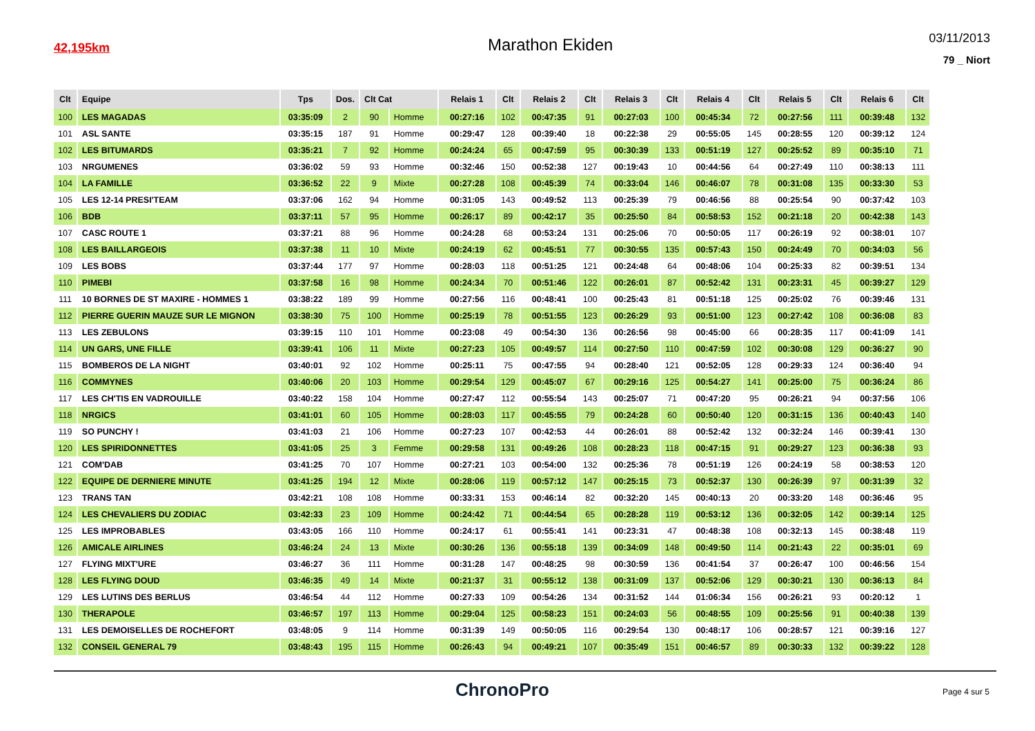42,195km
Marathon Ekiden
03/11/2013
79 _ Niort
| Clt | Equipe | Tps | Dos. | Clt Cat | | Relais 1 | Clt | Relais 2 | Clt | Relais 3 | Clt | Relais 4 | Clt | Relais 5 | Clt | Relais 6 | Clt |
| --- | --- | --- | --- | --- | --- | --- | --- | --- | --- | --- | --- | --- | --- | --- | --- | --- | --- |
| 100 | LES MAGADAS | 03:35:09 | 2 | 90 | Homme | 00:27:16 | 102 | 00:47:35 | 91 | 00:27:03 | 100 | 00:45:34 | 72 | 00:27:56 | 111 | 00:39:48 | 132 |
| 101 | ASL SANTE | 03:35:15 | 187 | 91 | Homme | 00:29:47 | 128 | 00:39:40 | 18 | 00:22:38 | 29 | 00:55:05 | 145 | 00:28:55 | 120 | 00:39:12 | 124 |
| 102 | LES BITUMARDS | 03:35:21 | 7 | 92 | Homme | 00:24:24 | 65 | 00:47:59 | 95 | 00:30:39 | 133 | 00:51:19 | 127 | 00:25:52 | 89 | 00:35:10 | 71 |
| 103 | NRGUMENES | 03:36:02 | 59 | 93 | Homme | 00:32:46 | 150 | 00:52:38 | 127 | 00:19:43 | 10 | 00:44:56 | 64 | 00:27:49 | 110 | 00:38:13 | 111 |
| 104 | LA FAMILLE | 03:36:52 | 22 | 9 | Mixte | 00:27:28 | 108 | 00:45:39 | 74 | 00:33:04 | 146 | 00:46:07 | 78 | 00:31:08 | 135 | 00:33:30 | 53 |
| 105 | LES 12-14 PRESI'TEAM | 03:37:06 | 162 | 94 | Homme | 00:31:05 | 143 | 00:49:52 | 113 | 00:25:39 | 79 | 00:46:56 | 88 | 00:25:54 | 90 | 00:37:42 | 103 |
| 106 | BDB | 03:37:11 | 57 | 95 | Homme | 00:26:17 | 89 | 00:42:17 | 35 | 00:25:50 | 84 | 00:58:53 | 152 | 00:21:18 | 20 | 00:42:38 | 143 |
| 107 | CASC ROUTE 1 | 03:37:21 | 88 | 96 | Homme | 00:24:28 | 68 | 00:53:24 | 131 | 00:25:06 | 70 | 00:50:05 | 117 | 00:26:19 | 92 | 00:38:01 | 107 |
| 108 | LES BAILLARGEOIS | 03:37:38 | 11 | 10 | Mixte | 00:24:19 | 62 | 00:45:51 | 77 | 00:30:55 | 135 | 00:57:43 | 150 | 00:24:49 | 70 | 00:34:03 | 56 |
| 109 | LES BOBS | 03:37:44 | 177 | 97 | Homme | 00:28:03 | 118 | 00:51:25 | 121 | 00:24:48 | 64 | 00:48:06 | 104 | 00:25:33 | 82 | 00:39:51 | 134 |
| 110 | PIMEBI | 03:37:58 | 16 | 98 | Homme | 00:24:34 | 70 | 00:51:46 | 122 | 00:26:01 | 87 | 00:52:42 | 131 | 00:23:31 | 45 | 00:39:27 | 129 |
| 111 | 10 BORNES DE ST MAXIRE - HOMMES 1 | 03:38:22 | 189 | 99 | Homme | 00:27:56 | 116 | 00:48:41 | 100 | 00:25:43 | 81 | 00:51:18 | 125 | 00:25:02 | 76 | 00:39:46 | 131 |
| 112 | PIERRE GUERIN MAUZE SUR LE MIGNON | 03:38:30 | 75 | 100 | Homme | 00:25:19 | 78 | 00:51:55 | 123 | 00:26:29 | 93 | 00:51:00 | 123 | 00:27:42 | 108 | 00:36:08 | 83 |
| 113 | LES ZEBULONS | 03:39:15 | 110 | 101 | Homme | 00:23:08 | 49 | 00:54:30 | 136 | 00:26:56 | 98 | 00:45:00 | 66 | 00:28:35 | 117 | 00:41:09 | 141 |
| 114 | UN GARS, UNE FILLE | 03:39:41 | 106 | 11 | Mixte | 00:27:23 | 105 | 00:49:57 | 114 | 00:27:50 | 110 | 00:47:59 | 102 | 00:30:08 | 129 | 00:36:27 | 90 |
| 115 | BOMBEROS DE LA NIGHT | 03:40:01 | 92 | 102 | Homme | 00:25:11 | 75 | 00:47:55 | 94 | 00:28:40 | 121 | 00:52:05 | 128 | 00:29:33 | 124 | 00:36:40 | 94 |
| 116 | COMMYNES | 03:40:06 | 20 | 103 | Homme | 00:29:54 | 129 | 00:45:07 | 67 | 00:29:16 | 125 | 00:54:27 | 141 | 00:25:00 | 75 | 00:36:24 | 86 |
| 117 | LES CH'TIS EN VADROUILLE | 03:40:22 | 158 | 104 | Homme | 00:27:47 | 112 | 00:55:54 | 143 | 00:25:07 | 71 | 00:47:20 | 95 | 00:26:21 | 94 | 00:37:56 | 106 |
| 118 | NRGICS | 03:41:01 | 60 | 105 | Homme | 00:28:03 | 117 | 00:45:55 | 79 | 00:24:28 | 60 | 00:50:40 | 120 | 00:31:15 | 136 | 00:40:43 | 140 |
| 119 | SO PUNCHY ! | 03:41:03 | 21 | 106 | Homme | 00:27:23 | 107 | 00:42:53 | 44 | 00:26:01 | 88 | 00:52:42 | 132 | 00:32:24 | 146 | 00:39:41 | 130 |
| 120 | LES SPIRIDONNETTES | 03:41:05 | 25 | 3 | Femme | 00:29:58 | 131 | 00:49:26 | 108 | 00:28:23 | 118 | 00:47:15 | 91 | 00:29:27 | 123 | 00:36:38 | 93 |
| 121 | COM'DAB | 03:41:25 | 70 | 107 | Homme | 00:27:21 | 103 | 00:54:00 | 132 | 00:25:36 | 78 | 00:51:19 | 126 | 00:24:19 | 58 | 00:38:53 | 120 |
| 122 | EQUIPE DE DERNIERE MINUTE | 03:41:25 | 194 | 12 | Mixte | 00:28:06 | 119 | 00:57:12 | 147 | 00:25:15 | 73 | 00:52:37 | 130 | 00:26:39 | 97 | 00:31:39 | 32 |
| 123 | TRANS TAN | 03:42:21 | 108 | 108 | Homme | 00:33:31 | 153 | 00:46:14 | 82 | 00:32:20 | 145 | 00:40:13 | 20 | 00:33:20 | 148 | 00:36:46 | 95 |
| 124 | LES CHEVALIERS DU ZODIAC | 03:42:33 | 23 | 109 | Homme | 00:24:42 | 71 | 00:44:54 | 65 | 00:28:28 | 119 | 00:53:12 | 136 | 00:32:05 | 142 | 00:39:14 | 125 |
| 125 | LES IMPROBABLES | 03:43:05 | 166 | 110 | Homme | 00:24:17 | 61 | 00:55:41 | 141 | 00:23:31 | 47 | 00:48:38 | 108 | 00:32:13 | 145 | 00:38:48 | 119 |
| 126 | AMICALE AIRLINES | 03:46:24 | 24 | 13 | Mixte | 00:30:26 | 136 | 00:55:18 | 139 | 00:34:09 | 148 | 00:49:50 | 114 | 00:21:43 | 22 | 00:35:01 | 69 |
| 127 | FLYING MIXT'URE | 03:46:27 | 36 | 111 | Homme | 00:31:28 | 147 | 00:48:25 | 98 | 00:30:59 | 136 | 00:41:54 | 37 | 00:26:47 | 100 | 00:46:56 | 154 |
| 128 | LES FLYING DOUD | 03:46:35 | 49 | 14 | Mixte | 00:21:37 | 31 | 00:55:12 | 138 | 00:31:09 | 137 | 00:52:06 | 129 | 00:30:21 | 130 | 00:36:13 | 84 |
| 129 | LES LUTINS DES BERLUS | 03:46:54 | 44 | 112 | Homme | 00:27:33 | 109 | 00:54:26 | 134 | 00:31:52 | 144 | 01:06:34 | 156 | 00:26:21 | 93 | 00:20:12 | 1 |
| 130 | THERAPOLE | 03:46:57 | 197 | 113 | Homme | 00:29:04 | 125 | 00:58:23 | 151 | 00:24:03 | 56 | 00:48:55 | 109 | 00:25:56 | 91 | 00:40:38 | 139 |
| 131 | LES DEMOISELLES DE ROCHEFORT | 03:48:05 | 9 | 114 | Homme | 00:31:39 | 149 | 00:50:05 | 116 | 00:29:54 | 130 | 00:48:17 | 106 | 00:28:57 | 121 | 00:39:16 | 127 |
| 132 | CONSEIL GENERAL 79 | 03:48:43 | 195 | 115 | Homme | 00:26:43 | 94 | 00:49:21 | 107 | 00:35:49 | 151 | 00:46:57 | 89 | 00:30:33 | 132 | 00:39:22 | 128 |
ChronoPro Page 4 sur 5